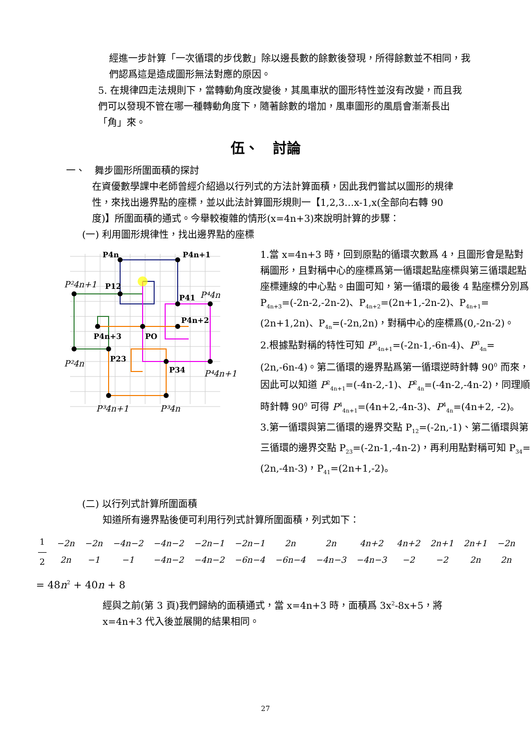經進一步計算「一次循環的步伐數」除以邊長數的餘數後發現，所得餘數並不相同，我們認爲這是造成圖形無法對應的原因。
5. 在規律四走法規則下，當轉動角度改變後，其風車狀的圖形特性並沒有改變，而且我們可以發現不管在哪一種轉動角度下，隨著餘數的增加，風車圖形的風扇會漸漸長出「角」來。
伍、　討論
一、　舞步圖形所圍面積的探討
在資優數學課中老師曾經介紹過以行列式的方法計算面積，因此我們嘗試以圖形的規律性，來找出邊界點的座標，並以此法計算圖形規則一【1,2,3…x-1,x(全部向右轉 90 度)】所圍面積的通式。今舉較複雜的情形(x=4n+3)來說明計算的步驟：
(一) 利用圖形規律性，找出邊界點的座標
P4n
P4n+1
P12
P41
P4n+2
P4n+3
PO
P23
P34
P²4n+1
P⁴4n
P²4n
P⁴4n+1
P³4n+1
P³4n
1.當 x=4n+3 時，回到原點的循環次數爲 4，且圖形會是點對稱圖形，且對稱中心的座標爲第一循環起點座標與第三循環起點座標連線的中心點。由圖可知，第一循環的最後 4 點座標分別爲 P<sub>4n+3</sub>=(-2n-2,-2n-2)、P<sub>4n+2</sub>=(2n+1,-2n-2)、P<sub>4n+1</sub>=(2n+1,2n)、P<sub>4n</sub>=(-2n,2n)，對稱中心的座標爲(0,-2n-2)。
2.根據點對稱的特性可知 P<sup>3</sup><sub>4n+1</sub>=(-2n-1,-6n-4)、P<sup>3</sup><sub>4n</sub>=(2n,-6n-4)。第二循環的邊界點爲第一循環逆時針轉 90<sup>0</sup> 而來，因此可以知道 P<sup>2</sup><sub>4n+1</sub>=(-4n-2,-1)、P<sup>2</sup><sub>4n</sub>=(-4n-2,-4n-2)，同理順時針轉 90<sup>0</sup> 可得 P<sup>4</sup><sub>4n+1</sub>=(4n+2,-4n-3)、P<sup>4</sup><sub>4n</sub>=(4n+2, -2)。
3.第一循環與第二循環的邊界交點 P<sub>12</sub>=(-2n,-1)、第二循環與第三循環的邊界交點 P<sub>23</sub>=(-2n-1,-4n-2)，再利用點對稱可知 P<sub>34</sub>=(2n,-4n-3)，P<sub>41</sub>=(2n+1,-2)。
(二) 以行列式計算所圍面積
知道所有邊界點後便可利用行列式計算所圍面積，列式如下：
| 1 ― 2 | −2n | −2n | −4n−2 | −4n−2 | −2n−1 | −2n−1 | 2n | 2n | 4n+2 | 4n+2 | 2n+1 | 2n+1 | −2n |
| | 2n | −1 | −1 | −4n−2 | −4n−2 | −6n−4 | −6n−4 | −4n−3 | −4n−3 | −2 | −2 | 2n | 2n |
= 48n<sup>2</sup> + 40n + 8
經與之前(第 3 頁)我們歸納的面積通式，當 x=4n+3 時，面積爲 3x<sup>2</sup>-8x+5，將 x=4n+3 代入後並展開的結果相同。
27